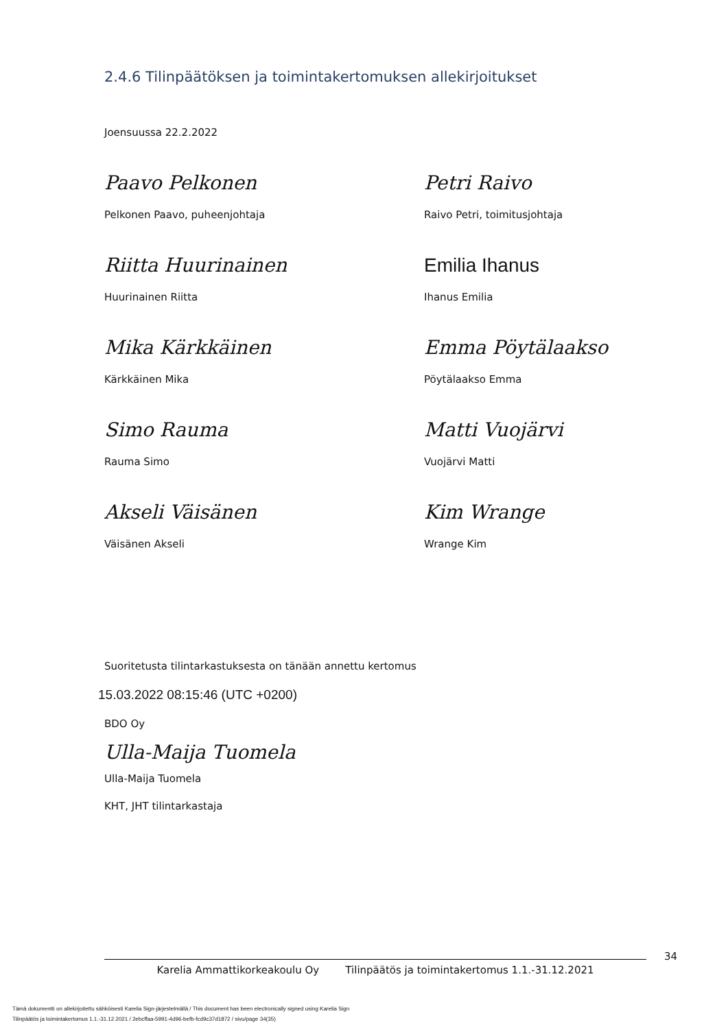2.4.6 Tilinpäätöksen ja toimintakertomuksen allekirjoitukset
Joensuussa 22.2.2022
Paavo Pelkonen
Pelkonen Paavo, puheenjohtaja
Petri Raivo
Raivo Petri, toimitusjohtaja
Riitta Huurinainen
Huurinainen Riitta
Emilia Ihanus
Ihanus Emilia
Mika Kärkkäinen
Kärkkäinen Mika
Emma Pöytälaakso
Pöytälaakso Emma
Simo Rauma
Rauma Simo
Matti Vuojärvi
Vuojärvi Matti
Akseli Väisänen
Väisänen Akseli
Kim Wrange
Wrange Kim
Suoritetusta tilintarkastuksesta on tänään annettu kertomus
15.03.2022 08:15:46 (UTC +0200)
BDO Oy
Ulla-Maija Tuomela
Ulla-Maija Tuomela
KHT, JHT tilintarkastaja
34
Karelia Ammattikorkeakoulu Oy Tilinpäätös ja toimintakertomus 1.1.-31.12.2021
Tämä dokumentti on allekirjoitettu sähköisesti Karelia Sign-järjestelmällä / This document has been electronically signed using Karelia Sign
Tilinpäätös ja toimintakertomus 1.1.-31.12.2021 / 2ebcffaa-5991-4d96-befb-fcd9c37d1872 / sivu/page 34(35)